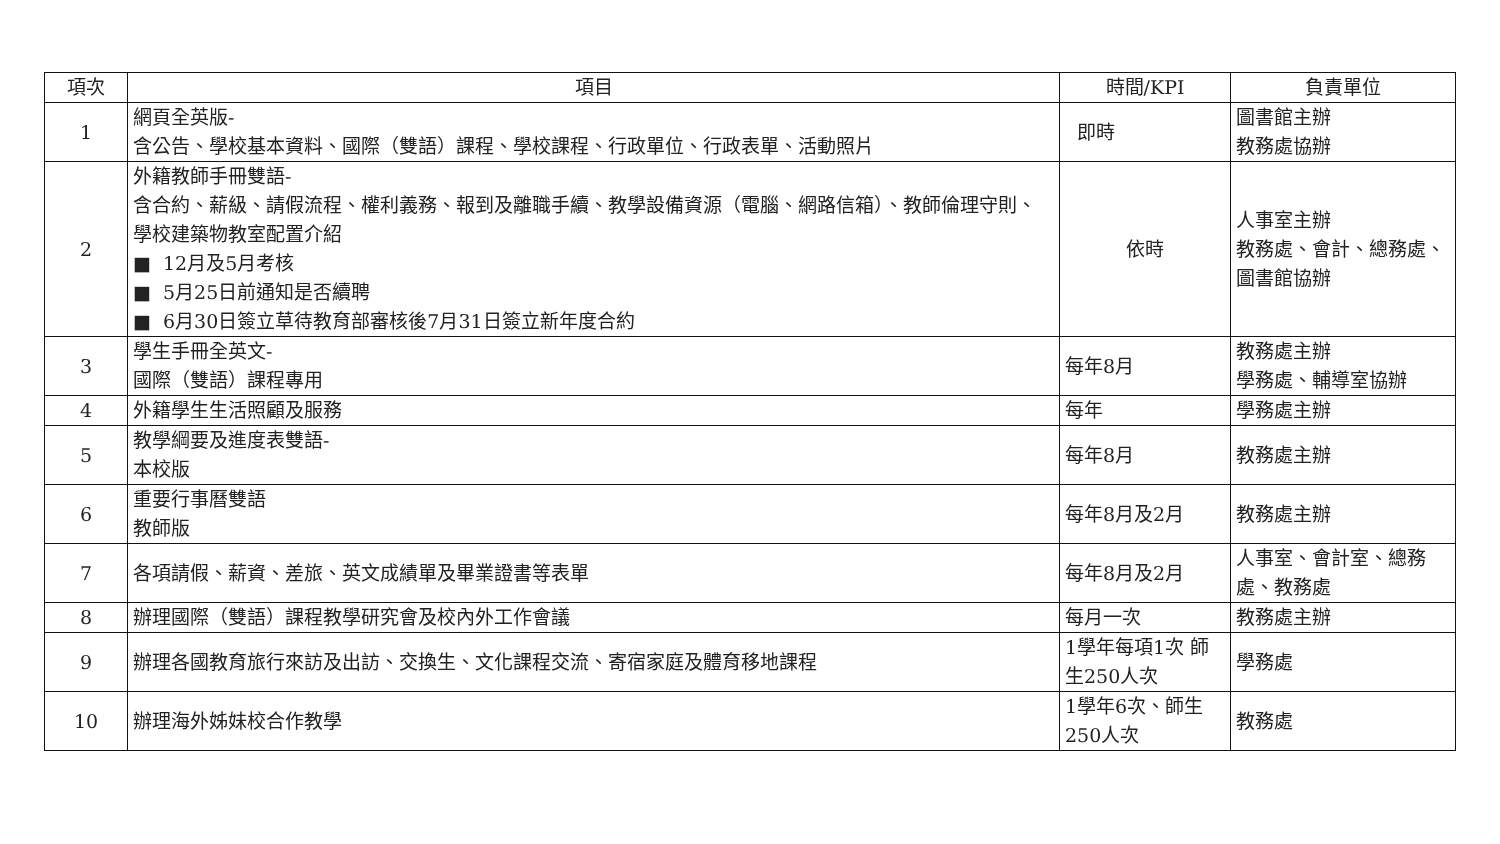| 項次 | 項目 | 時間/KPI | 負責單位 |
| --- | --- | --- | --- |
| 1 | 網頁全英版- 含公告、學校基本資料、國際（雙語）課程、學校課程、行政單位、行政表單、活動照片 | 即時 | 圖書館主辦 教務處協辦 |
| 2 | 外籍教師手冊雙語- 含合約、薪級、請假流程、權利義務、報到及離職手續、教學設備資源（電腦、網路信箱）、教師倫理守則、學校建築物教室配置介紹 ■ 12月及5月考核 ■ 5月25日前通知是否續聘 ■ 6月30日簽立草待教育部審核後7月31日簽立新年度合約 | 依時 | 人事室主辦 教務處、會計、總務處、圖書館協辦 |
| 3 | 學生手冊全英文- 國際（雙語）課程專用 | 每年8月 | 教務處主辦 學務處、輔導室協辦 |
| 4 | 外籍學生生活照顧及服務 | 每年 | 學務處主辦 |
| 5 | 教學綱要及進度表雙語- 本校版 | 每年8月 | 教務處主辦 |
| 6 | 重要行事曆雙語 教師版 | 每年8月及2月 | 教務處主辦 |
| 7 | 各項請假、薪資、差旅、英文成績單及畢業證書等表單 | 每年8月及2月 | 人事室、會計室、總務處、教務處 |
| 8 | 辦理國際（雙語）課程教學研究會及校內外工作會議 | 每月一次 | 教務處主辦 |
| 9 | 辦理各國教育旅行來訪及出訪、交換生、文化課程交流、寄宿家庭及體育移地課程 | 1學年每項1次 師生250人次 | 學務處 |
| 10 | 辦理海外姊妹校合作教學 | 1學年6次、師生250人次 | 教務處 |